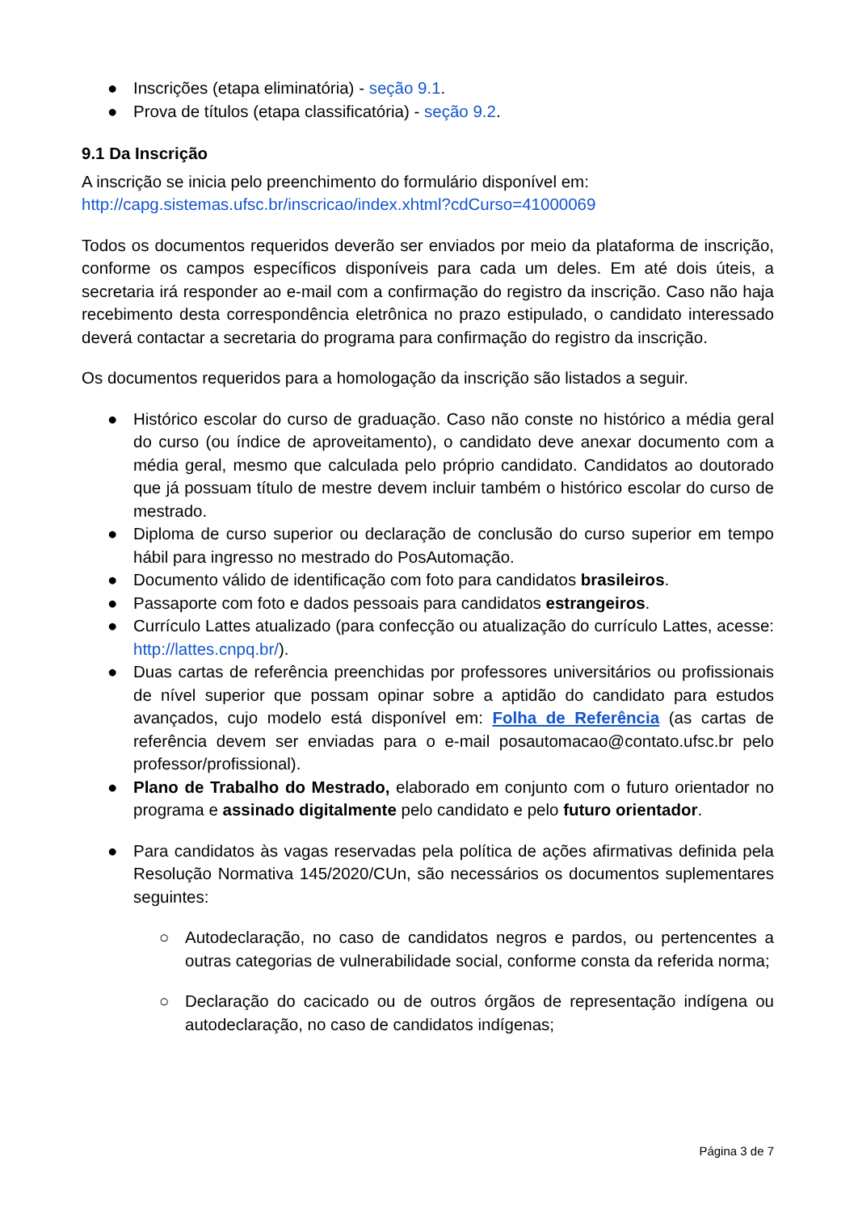● Inscrições (etapa eliminatória) - seção 9.1.
● Prova de títulos (etapa classificatória) - seção 9.2.
9.1 Da Inscrição
A inscrição se inicia pelo preenchimento do formulário disponível em:
http://capg.sistemas.ufsc.br/inscricao/index.xhtml?cdCurso=41000069
Todos os documentos requeridos deverão ser enviados por meio da plataforma de inscrição, conforme os campos específicos disponíveis para cada um deles. Em até dois úteis, a secretaria irá responder ao e-mail com a confirmação do registro da inscrição. Caso não haja recebimento desta correspondência eletrônica no prazo estipulado, o candidato interessado deverá contactar a secretaria do programa para confirmação do registro da inscrição.
Os documentos requeridos para a homologação da inscrição são listados a seguir.
● Histórico escolar do curso de graduação. Caso não conste no histórico a média geral do curso (ou índice de aproveitamento), o candidato deve anexar documento com a média geral, mesmo que calculada pelo próprio candidato. Candidatos ao doutorado que já possuam título de mestre devem incluir também o histórico escolar do curso de mestrado.
● Diploma de curso superior ou declaração de conclusão do curso superior em tempo hábil para ingresso no mestrado do PosAutomação.
● Documento válido de identificação com foto para candidatos brasileiros.
● Passaporte com foto e dados pessoais para candidatos estrangeiros.
● Currículo Lattes atualizado (para confecção ou atualização do currículo Lattes, acesse: http://lattes.cnpq.br/).
● Duas cartas de referência preenchidas por professores universitários ou profissionais de nível superior que possam opinar sobre a aptidão do candidato para estudos avançados, cujo modelo está disponível em: Folha de Referência (as cartas de referência devem ser enviadas para o e-mail posautomacao@contato.ufsc.br pelo professor/profissional).
● Plano de Trabalho do Mestrado, elaborado em conjunto com o futuro orientador no programa e assinado digitalmente pelo candidato e pelo futuro orientador.
● Para candidatos às vagas reservadas pela política de ações afirmativas definida pela Resolução Normativa 145/2020/CUn, são necessários os documentos suplementares seguintes:
○ Autodeclaração, no caso de candidatos negros e pardos, ou pertencentes a outras categorias de vulnerabilidade social, conforme consta da referida norma;
○ Declaração do cacicado ou de outros órgãos de representação indígena ou autodeclaração, no caso de candidatos indígenas;
Página 3 de 7